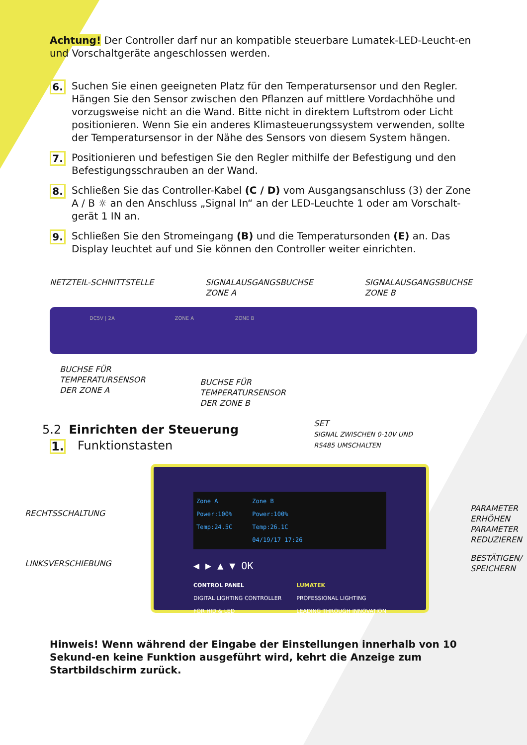Achtung! Der Controller darf nur an kompatible steuerbare Lumatek-LED-Leucht-en und Vorschaltgeräte angeschlossen werden.
6.
Suchen Sie einen geeigneten Platz für den Temperatursensor und den Regler. Hängen Sie den Sensor zwischen den Pflanzen auf mittlere Vordachhöhe und vorzugsweise nicht an die Wand. Bitte nicht in direktem Luftstrom oder Licht positionieren. Wenn Sie ein anderes Klimasteuerungssystem verwenden, sollte der Temperatursensor in der Nähe des Sensors von diesem System hängen.
7.
Positionieren und befestigen Sie den Regler mithilfe der Befestigung und den Befestigungsschrauben an der Wand.
8.
Schließen Sie das Controller-Kabel (C / D) vom Ausgangsanschluss (3) der Zone A / B ☼ an den Anschluss „Signal In“ an der LED-Leuchte 1 oder am Vorschalt-gerät 1 IN an.
9.
Schließen Sie den Stromeingang (B) und die Temperatursonden (E) an. Das Display leuchtet auf und Sie können den Controller weiter einrichten.
NETZTEIL-SCHNITTSTELLE SIGNALAUSGANGSBUCHSE
ZONE A
SIGNALAUSGANGSBUCHSE
ZONE B
DC5V | 2A ZONE A ZONE B
BUCHSE FÜR
TEMPERATURSENSOR
DER ZONE A
BUCHSE FÜR
TEMPERATURSENSOR
DER ZONE B
5.2 Einrichten der Steuerung
1.
Funktionstasten
SET
SIGNAL ZWISCHEN 0-10V UND
RS485 UMSCHALTEN
RECHTSSCHALTUNG
LINKSVERSCHIEBUNG
Zone A
Power:100%
Temp:24.5C
Zone B
Power:100%
Temp:26.1C
04/19/17 17:26
◀ ▶ ▲ ▼ OK
CONTROL PANEL
DIGITAL LIGHTING CONTROLLER
FOR HID & LED
LUMATEK
PROFESSIONAL LIGHTING
LEADING THROUGH INNOVATION
PARAMETER
ERHÖHEN
PARAMETER
REDUZIEREN
BESTÄTIGEN/
SPEICHERN
Hinweis! Wenn während der Eingabe der Einstellungen innerhalb von 10 Sekund-en keine Funktion ausgeführt wird, kehrt die Anzeige zum Startbildschirm zurück.